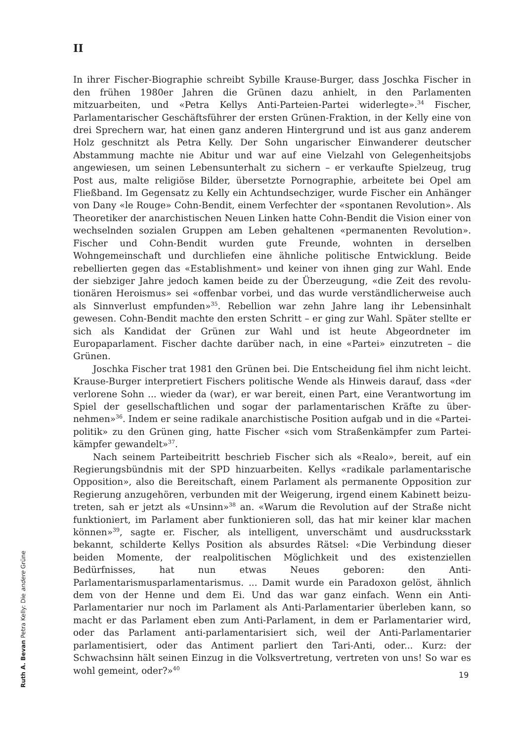II
In ihrer Fischer-Biographie schreibt Sybille Krause-Burger, dass Joschka Fischer in den frühen 1980er Jahren die Grünen dazu anhielt, in den Parlamenten mitzuarbeiten, und «Petra Kellys Anti-Parteien-Partei widerlegte».<sup>34</sup> Fischer, Parlamentarischer Geschäfts­führer der ersten Grünen-Fraktion, in der Kelly eine von drei Sprechern war, hat einen ganz anderen Hintergrund und ist aus ganz anderem Holz geschnitzt als Petra Kelly. Der Sohn ungarischer Einwanderer deutscher Abstammung machte nie Abitur und war auf eine Vielzahl von Gelegenheitsjobs angewiesen, um seinen Lebensunterhalt zu sichern – er verkaufte Spielzeug, trug Post aus, malte religiöse Bilder, übersetzte Porno­graphie, arbeitete bei Opel am Fließband. Im Gegensatz zu Kelly ein Achtundsechziger, wurde Fischer ein Anhänger von Dany «le Rouge» Cohn-Bendit, einem Verfechter der «spontanen Revolution». Als Theoretiker der anarchistischen Neuen Linken hatte Cohn-Bendit die Vision einer von wechselnden sozialen Gruppen am Leben gehaltenen «permanenten Revolution». Fischer und Cohn-Bendit wurden gute Freunde, wohnten in derselben Wohngemeinschaft und durchliefen eine ähnliche politische Entwicklung. Beide rebellierten gegen das «Establishment» und keiner von ihnen ging zur Wahl. Ende der siebziger Jahre jedoch kamen beide zu der Überzeugung, «die Zeit des revolu­tionären Heroismus» sei «offenbar vorbei, und das wurde verständlicherweise auch als Sinnverlust empfunden»<sup>35</sup>. Rebellion war zehn Jahre lang ihr Lebensinhalt gewesen. Cohn-Bendit machte den ersten Schritt – er ging zur Wahl. Später stellte er sich als Kandidat der Grünen zur Wahl und ist heute Abgeordneter im Europaparlament. Fischer dachte darüber nach, in eine «Partei» einzutreten – die Grünen.
Joschka Fischer trat 1981 den Grünen bei. Die Entscheidung fiel ihm nicht leicht. Krause-Burger interpretiert Fischers politische Wende als Hinweis darauf, dass «der verlorene Sohn ... wieder da (war), er war bereit, einen Part, eine Verantwortung im Spiel der gesellschaftlichen und sogar der parlamentarischen Kräfte zu über­nehmen»<sup>36</sup>. Indem er seine radikale anarchistische Position aufgab und in die «Partei­politik» zu den Grünen ging, hatte Fischer «sich vom Straßenkämpfer zum Partei­kämpfer gewandelt»<sup>37</sup>.
Nach seinem Parteibeitritt beschrieb Fischer sich als «Realo», bereit, auf ein Regierungsbündnis mit der SPD hinzuarbeiten. Kellys «radikale parlamentarische Opposition», also die Bereitschaft, einem Parlament als permanente Opposition zur Regierung anzugehören, verbunden mit der Weigerung, irgend einem Kabinett beizu­treten, sah er jetzt als «Unsinn»<sup>38</sup> an. «Warum die Revolution auf der Straße nicht funktioniert, im Parlament aber funktionieren soll, das hat mir keiner klar machen können»<sup>39</sup>, sagte er. Fischer, als intelligent, unverschämt und ausdrucksstark bekannt, schilderte Kellys Position als absurdes Rätsel: «Die Verbindung dieser beiden Momente, der realpolitischen Möglichkeit und des existenziellen Bedürfnisses, hat nun etwas Neues geboren: den Anti-Parlamentarismusparlamentarismus. ... Damit wurde ein Paradoxon gelöst, ähnlich dem von der Henne und dem Ei. Und das war ganz einfach. Wenn ein Anti-Parlamentarier nur noch im Parlament als Anti-Parla­mentarier überleben kann, so macht er das Parlament eben zum Anti-Parlament, in dem er Parlamentarier wird, oder das Parlament anti-parlamentarisiert sich, weil der Anti-Parlamentarier parlamentisiert, oder das Antiment parliert den Tari-Anti, oder... Kurz: der Schwachsinn hält seinen Einzug in die Volksvertretung, vertreten von uns! So war es wohl gemeint, oder?»<sup>40</sup>
Ruth A. Bevan Petra Kelly: Die andere Grüne
19